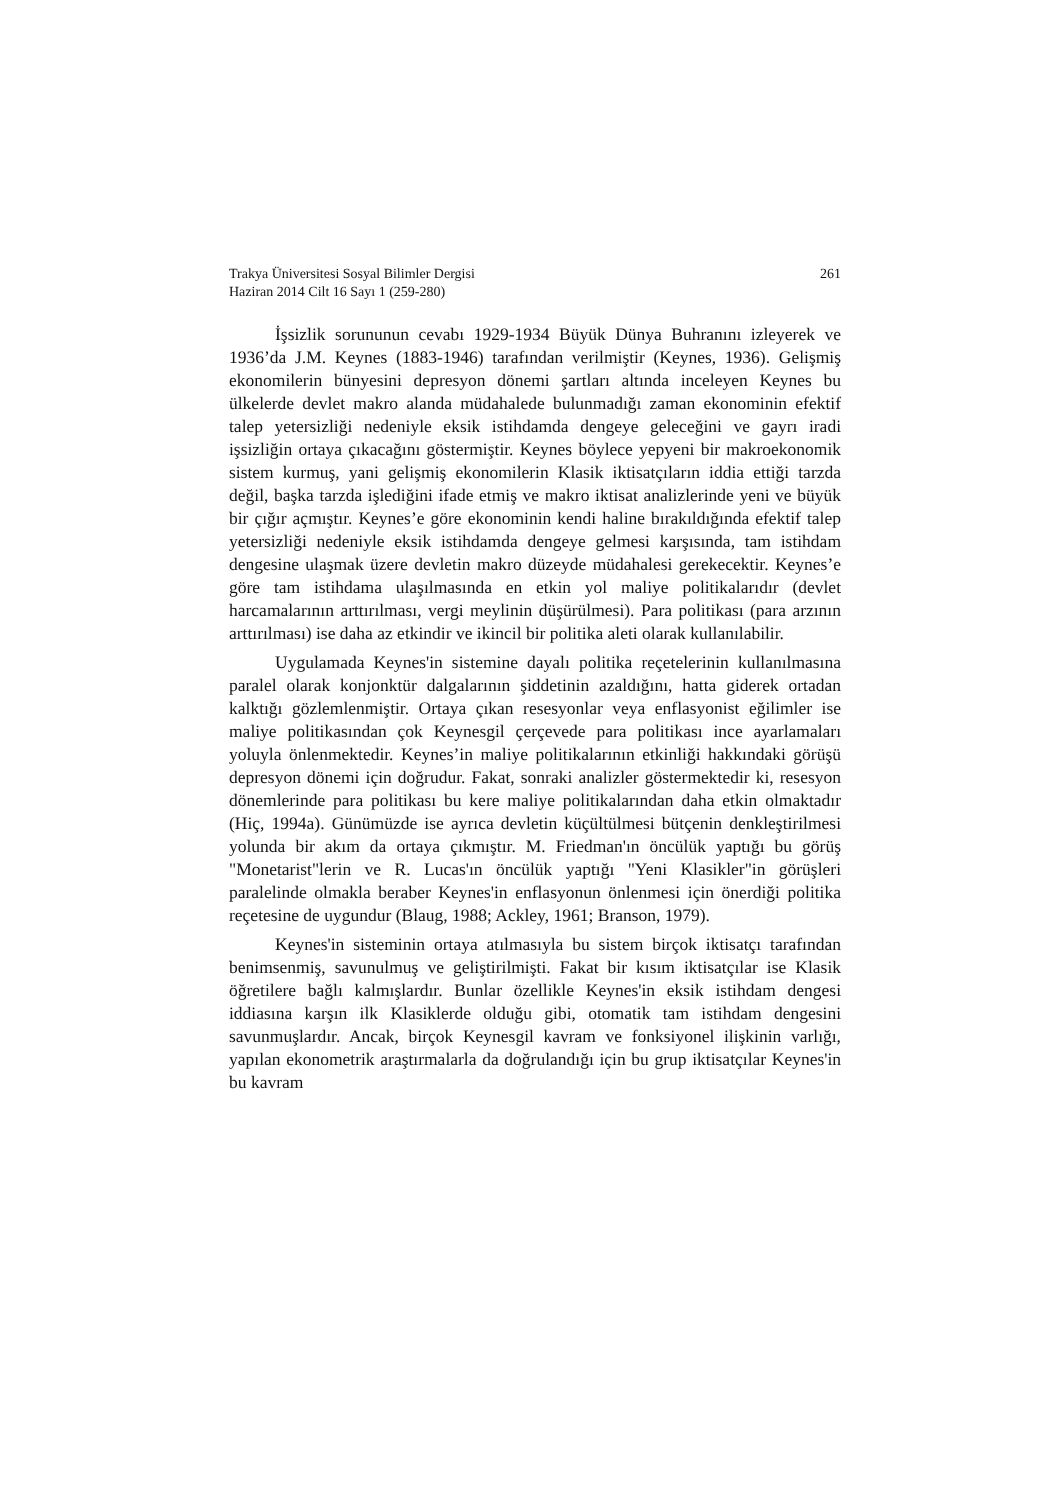Trakya Üniversitesi Sosyal Bilimler Dergisi
Haziran 2014 Cilt 16 Sayı 1 (259-280)
261
İşsizlik sorununun cevabı 1929-1934 Büyük Dünya Buhranını izleyerek ve 1936’da J.M. Keynes (1883-1946) tarafından verilmiştir (Keynes, 1936). Gelişmiş ekonomilerin bünyesini depresyon dönemi şartları altında inceleyen Keynes bu ülkelerde devlet makro alanda müdahalede bulunmadığı zaman ekonominin efektif talep yetersizliği nedeniyle eksik istihdamda dengeye geleceğini ve gayrı iradi işsizliğin ortaya çıkacağını göstermiştir. Keynes böylece yepyeni bir makroekonomik sistem kurmuş, yani gelişmiş ekonomilerin Klasik iktisatçıların iddia ettiği tarzda değil, başka tarzda işlediğini ifade etmiş ve makro iktisat analizlerinde yeni ve büyük bir çığır açmıştır. Keynes’e göre ekonominin kendi haline bırakıldığında efektif talep yetersizliği nedeniyle eksik istihdamda dengeye gelmesi karşısında, tam istihdam dengesine ulaşmak üzere devletin makro düzeyde müdahalesi gerekecektir. Keynes’e göre tam istihdama ulaşılmasında en etkin yol maliye politikalarıdır (devlet harcamalarının arttırılması, vergi meylinin düşürülmesi). Para politikası (para arzının arttırılması) ise daha az etkindir ve ikincil bir politika aleti olarak kullanılabilir.
Uygulamada Keynes'in sistemine dayalı politika reçetelerinin kullanılmasına paralel olarak konjonktür dalgalarının şiddetinin azaldığını, hatta giderek ortadan kalktığı gözlemlenmiştir. Ortaya çıkan resesyonlar veya enflasyonist eğilimler ise maliye politikasından çok Keynesgil çerçevede para politikası ince ayarlamaları yoluyla önlenmektedir. Keynes’in maliye politikalarının etkinliği hakkındaki görüşü depresyon dönemi için doğrudur. Fakat, sonraki analizler göstermektedir ki, resesyon dönemlerinde para politikası bu kere maliye politikalarından daha etkin olmaktadır (Hiç, 1994a). Günümüzde ise ayrıca devletin küçültülmesi bütçenin denkleştirilmesi yolunda bir akım da ortaya çıkmıştır. M. Friedman'ın öncülük yaptığı bu görüş "Monetarist"lerin ve R. Lucas'ın öncülük yaptığı "Yeni Klasikler"in görüşleri paralelinde olmakla beraber Keynes'in enflasyonun önlenmesi için önerdiği politika reçetesine de uygundur (Blaug, 1988; Ackley, 1961; Branson, 1979).
Keynes'in sisteminin ortaya atılmasıyla bu sistem birçok iktisatçı tarafından benimsenmiş, savunulmuş ve geliştirilmişti. Fakat bir kısım iktisatçılar ise Klasik öğretilere bağlı kalmışlardır. Bunlar özellikle Keynes'in eksik istihdam dengesi iddiasına karşın ilk Klasiklerde olduğu gibi, otomatik tam istihdam dengesini savunmuşlardır. Ancak, birçok Keynesgil kavram ve fonksiyonel ilişkinin varlığı, yapılan ekonometrik araştırmalarla da doğrulandığı için bu grup iktisatçılar Keynes'in bu kavram